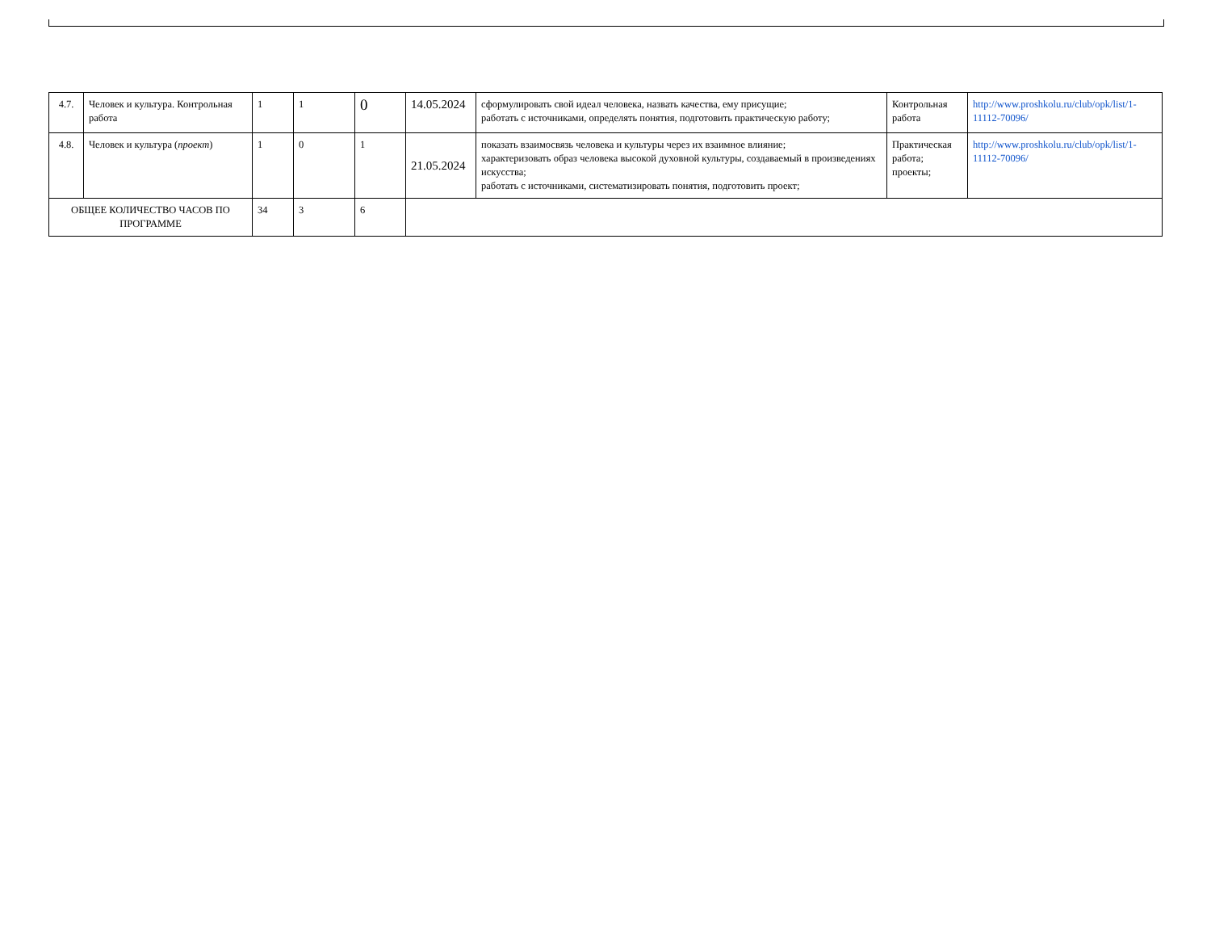| 4.7. | Человек и культура. Контрольная работа | 1 | 1 | 0 | 14.05.2024 | сформулировать свой идеал человека, назвать качества, ему присущие; работать с источниками, определять понятия, подготовить практическую работу; | Контрольная работа | http://www.proshkolu.ru/club/opk/list/1-11112-70096/ |
| 4.8. | Человек и культура ( проект ) | 1 | 0 | 1 | 21.05.2024 | показать взаимосвязь человека и культуры через их взаимное влияние; характеризовать образ человека высокой духовной культуры, создаваемый в произведениях искусства; работать с источниками, систематизировать понятия, подготовить проект; | Практическая работа; проекты; | http://www.proshkolu.ru/club/opk/list/1-11112-70096/ |
| ОБЩЕЕ КОЛИЧЕСТВО ЧАСОВ ПО ПРОГРАММЕ | | 34 | 3 | 6 | | | | |